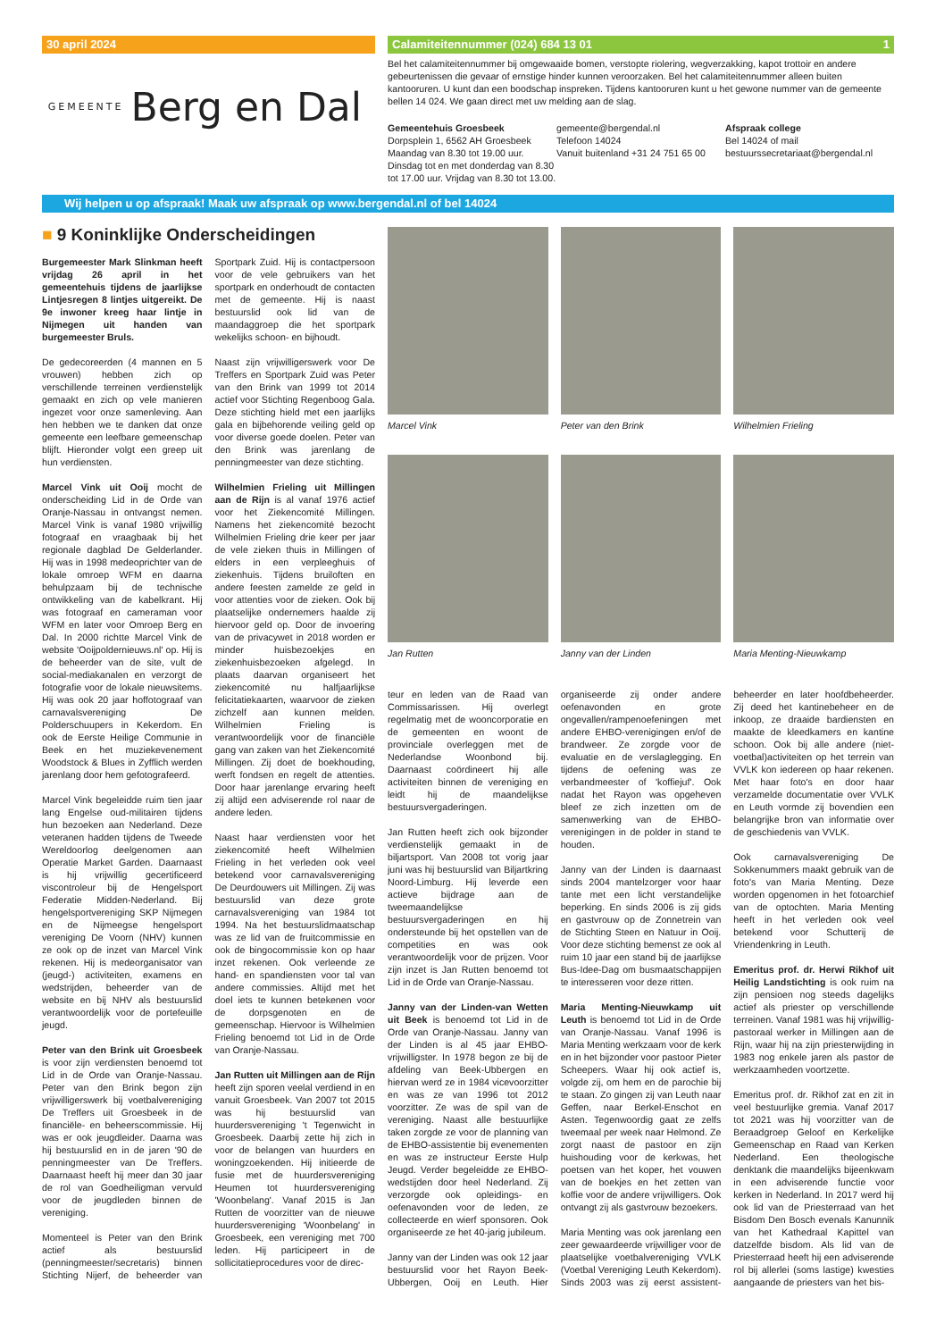30 april 2024
GEMEENTE Berg en Dal
Calamiteitennummer (024) 684 13 01 1
Bel het calamiteitennummer bij omgewaaide bomen, verstopte riolering, wegverzakking, kapot trottoir en andere gebeurtenissen die gevaar of ernstige hinder kunnen veroorzaken. Bel het calamiteitennummer alleen buiten kantooruren. U kunt dan een boodschap inspreken. Tijdens kantooruren kunt u het gewone nummer van de gemeente bellen 14 024. We gaan direct met uw melding aan de slag.
Gemeentehuis Groesbeek
Dorpsplein 1, 6562 AH Groesbeek
Maandag van 8.30 tot 19.00 uur.
Dinsdag tot en met donderdag van 8.30 tot 17.00 uur. Vrijdag van 8.30 tot 13.00.
gemeente@bergendal.nl
Telefoon 14024
Vanuit buitenland +31 24 751 65 00
Afspraak college
Bel 14024 of mail
bestuurssecretariaat@bergendal.nl
Wij helpen u op afspraak! Maak uw afspraak op www.bergendal.nl of bel 14024
■ 9 Koninklijke Onderscheidingen
Burgemeester Mark Slinkman heeft vrijdag 26 april in het gemeentehuis tijdens de jaarlijkse Lintjesregen 8 lintjes uitgereikt. De 9e inwoner kreeg haar lintje in Nijmegen uit handen van burgemeester Bruls.
De gedecoreerden (4 mannen en 5 vrouwen) hebben zich op verschillende terreinen verdienstelijk gemaakt en zich op vele manieren ingezet voor onze samenleving. Aan hen hebben we te danken dat onze gemeente een leefbare gemeenschap blijft. Hieronder volgt een greep uit hun verdiensten.
Marcel Vink uit Ooij mocht de onderscheiding Lid in de Orde van Oranje-Nassau in ontvangst nemen. Marcel Vink is vanaf 1980 vrijwillig fotograaf en vraagbaak bij het regionale dagblad De Gelderlander. Hij was in 1998 medeoprichter van de lokale omroep WFM en daarna behulpzaam bij de technische ontwikkeling van de kabelkrant. Hij was fotograaf en cameraman voor WFM en later voor Omroep Berg en Dal. In 2000 richtte Marcel Vink de website 'Ooijpoldernieuws.nl' op. Hij is de beheerder van de site, vult de social-mediakanalen en verzorgt de fotografie voor de lokale nieuwsitems. Hij was ook 20 jaar hoffotograaf van carnavalsvereniging De Polderschuupers in Kekerdom. En ook de Eerste Heilige Communie in Beek en het muziekevenement Woodstock & Blues in Zyfflich werden jarenlang door hem gefotografeerd.
Marcel Vink begeleidde ruim tien jaar lang Engelse oud-militairen tijdens hun bezoeken aan Nederland. Deze veteranen hadden tijdens de Tweede Wereldoorlog deelgenomen aan Operatie Market Garden. Daarnaast is hij vrijwillig gecertificeerd viscontroleur bij de Hengelsport Federatie Midden-Nederland. Bij hengelsportvereniging SKP Nijmegen en de Nijmeegse hengelsport vereniging De Voorn (NHV) kunnen ze ook op de inzet van Marcel Vink rekenen. Hij is medeorganisator van (jeugd-) activiteiten, examens en wedstrijden, beheerder van de website en bij NHV als bestuurslid verantwoordelijk voor de portefeuille jeugd.
Peter van den Brink uit Groesbeek is voor zijn verdiensten benoemd tot Lid in de Orde van Oranje-Nassau. Peter van den Brink begon zijn vrijwilligerswerk bij voetbalvereniging De Treffers uit Groesbeek in de financiële- en beheerscommissie. Hij was er ook jeugdleider. Daarna was hij bestuurslid en in de jaren '90 de penningmeester van De Treffers. Daarnaast heeft hij meer dan 30 jaar de rol van Goedheiligman vervuld voor de jeugdleden binnen de vereniging.
Momenteel is Peter van den Brink actief als bestuurslid (penningmeester/secretaris) binnen Stichting Nijerf, de beheerder van Sportpark Zuid. Hij is contactpersoon voor de vele gebruikers van het sportpark en onderhoudt de contacten met de gemeente. Hij is naast bestuurslid ook lid van de maandaggroep die het sportpark wekelijks schoon- en bijhoudt.
Naast zijn vrijwilligerswerk voor De Treffers en Sportpark Zuid was Peter van den Brink van 1999 tot 2014 actief voor Stichting Regenboog Gala. Deze stichting hield met een jaarlijks gala en bijbehorende veiling geld op voor diverse goede doelen. Peter van den Brink was jarenlang de penningmeester van deze stichting.
Wilhelmien Frieling uit Millingen aan de Rijn is al vanaf 1976 actief voor het Ziekencomité Millingen. Namens het ziekencomité bezocht Wilhelmien Frieling drie keer per jaar de vele zieken thuis in Millingen of elders in een verpleeghuis of ziekenhuis. Tijdens bruiloften en andere feesten zamelde ze geld in voor attenties voor de zieken. Ook bij plaatselijke ondernemers haalde zij hiervoor geld op. Door de invoering van de privacywet in 2018 worden er minder huisbezoekjes en ziekenhuisbezoeken afgelegd. In plaats daarvan organiseert het ziekencomité nu halfjaarlijkse felicitatiekaarten, waarvoor de zieken zichzelf aan kunnen melden. Wilhelmien Frieling is verantwoordelijk voor de financiële gang van zaken van het Ziekencomité Millingen. Zij doet de boekhouding, werft fondsen en regelt de attenties. Door haar jarenlange ervaring heeft zij altijd een adviserende rol naar de andere leden.
Naast haar verdiensten voor het ziekencomité heeft Wilhelmien Frieling in het verleden ook veel betekend voor carnavalsvereniging De Deurdouwers uit Millingen. Zij was bestuurslid van deze grote carnavalsvereniging van 1984 tot 1994. Na het bestuurslidmaatschap was ze lid van de fruitcommissie en ook de bingocommissie kon op haar inzet rekenen. Ook verleende ze hand- en spandiensten voor tal van andere commissies. Altijd met het doel iets te kunnen betekenen voor de dorpsgenoten en de gemeenschap. Hiervoor is Wilhelmien Frieling benoemd tot Lid in de Orde van Oranje-Nassau.
Jan Rutten uit Millingen aan de Rijn heeft zijn sporen veelal verdiend in en vanuit Groesbeek. Van 2007 tot 2015 was hij bestuurslid van huurdersvereniging 't Tegenwicht in Groesbeek. Daarbij zette hij zich in voor de belangen van huurders en woningzoekenden. Hij initieerde de fusie met de huurdersvereniging Heumen tot huurdersvereniging 'Woonbelang'. Vanaf 2015 is Jan Rutten de voorzitter van de nieuwe huurdersvereniging 'Woonbelang' in Groesbeek, een vereniging met 700 leden. Hij participeert in de sollicitatieprocedures voor de direc-
Marcel Vink
Peter van den Brink
Wilhelmien Frieling
Jan Rutten
Janny van der Linden
Maria Menting-Nieuwkamp
teur en leden van de Raad van Commissarissen. Hij overlegt regelmatig met de wooncorporatie en de gemeenten en woont de provinciale overleggen met de Nederlandse Woonbond bij. Daarnaast coördineert hij alle activiteiten binnen de vereniging en leidt hij de maandelijkse bestuursvergaderingen.
Jan Rutten heeft zich ook bijzonder verdienstelijk gemaakt in de biljartsport. Van 2008 tot vorig jaar juni was hij bestuurslid van Biljartkring Noord-Limburg. Hij leverde een actieve bijdrage aan de tweemaandelijkse bestuursvergaderingen en hij ondersteunde bij het opstellen van de competities en was ook verantwoordelijk voor de prijzen. Voor zijn inzet is Jan Rutten benoemd tot Lid in de Orde van Oranje-Nassau.
Janny van der Linden-van Wetten uit Beek is benoemd tot Lid in de Orde van Oranje-Nassau. Janny van der Linden is al 45 jaar EHBO-vrijwilligster. In 1978 begon ze bij de afdeling van Beek-Ubbergen en hiervan werd ze in 1984 vicevoorzitter en was ze van 1996 tot 2012 voorzitter. Ze was de spil van de vereniging. Naast alle bestuurlijke taken zorgde ze voor de planning van de EHBO-assistentie bij evenementen en was ze instructeur Eerste Hulp Jeugd. Verder begeleidde ze EHBO-wedstijden door heel Nederland. Zij verzorgde ook opleidings- en oefenavonden voor de leden, ze collecteerde en wierf sponsoren. Ook organiseerde ze het 40-jarig jubileum.
Janny van der Linden was ook 12 jaar bestuurslid voor het Rayon Beek-Ubbergen, Ooij en Leuth. Hier organiseerde zij onder andere oefenavonden en grote ongevallen/rampenoefeningen met andere EHBO-verenigingen en/of de brandweer. Ze zorgde voor de evaluatie en de verslaglegging. En tijdens de oefening was ze verbandmeester of 'koffiejuf'. Ook nadat het Rayon was opgeheven bleef ze zich inzetten om de samenwerking van de EHBO-verenigingen in de polder in stand te houden.
Janny van der Linden is daarnaast sinds 2004 mantelzorger voor haar tante met een licht verstandelijke beperking. En sinds 2006 is zij gids en gastvrouw op de Zonnetrein van de Stichting Steen en Natuur in Ooij. Voor deze stichting bemenst ze ook al ruim 10 jaar een stand bij de jaarlijkse Bus-Idee-Dag om busmaatschappijen te interesseren voor deze ritten.
Maria Menting-Nieuwkamp uit Leuth is benoemd tot Lid in de Orde van Oranje-Nassau. Vanaf 1996 is Maria Menting werkzaam voor de kerk en in het bijzonder voor pastoor Pieter Scheepers. Waar hij ook actief is, volgde zij, om hem en de parochie bij te staan. Zo gingen zij van Leuth naar Geffen, naar Berkel-Enschot en Asten. Tegenwoordig gaat ze zelfs tweemaal per week naar Helmond. Ze zorgt naast de pastoor en zijn huishouding voor de kerkwas, het poetsen van het koper, het vouwen van de boekjes en het zetten van koffie voor de andere vrijwilligers. Ook ontvangt zij als gastvrouw bezoekers.
Maria Menting was ook jarenlang een zeer gewaardeerde vrijwilliger voor de plaatselijke voetbalvereniging VVLK (Voetbal Vereniging Leuth Kekerdom). Sinds 2003 was zij eerst assistent-beheerder en later hoofdbeheerder. Zij deed het kantinebeheer en de inkoop, ze draaide bardiensten en maakte de kleedkamers en kantine schoon. Ook bij alle andere (niet-voetbal)activiteiten op het terrein van VVLK kon iedereen op haar rekenen. Met haar foto's en door haar verzamelde documentatie over VVLK en Leuth vormde zij bovendien een belangrijke bron van informatie over de geschiedenis van VVLK.
Ook carnavalsvereniging De Sokkenummers maakt gebruik van de foto's van Maria Menting. Deze worden opgenomen in het fotoarchief van de optochten. Maria Menting heeft in het verleden ook veel betekend voor Schutterij de Vriendenkring in Leuth.
Emeritus prof. dr. Herwi Rikhof uit Heilig Landstichting is ook ruim na zijn pensioen nog steeds dagelijks actief als priester op verschillende terreinen. Vanaf 1981 was hij vrijwillig-pastoraal werker in Millingen aan de Rijn, waar hij na zijn priesterwijding in 1983 nog enkele jaren als pastor de werkzaamheden voortzette.
Emeritus prof. dr. Rikhof zat en zit in veel bestuurlijke gremia. Vanaf 2017 tot 2021 was hij voorzitter van de Beraadgroep Geloof en Kerkelijke Gemeenschap en Raad van Kerken Nederland. Een theologische denktank die maandelijks bijeenkwam in een adviserende functie voor kerken in Nederland. In 2017 werd hij ook lid van de Priesterraad van het Bisdom Den Bosch evenals Kanunnik van het Kathedraal Kapittel van datzelfde bisdom. Als lid van de Priesterraad heeft hij een adviserende rol bij allerlei (soms lastige) kwesties aangaande de priesters van het bis-